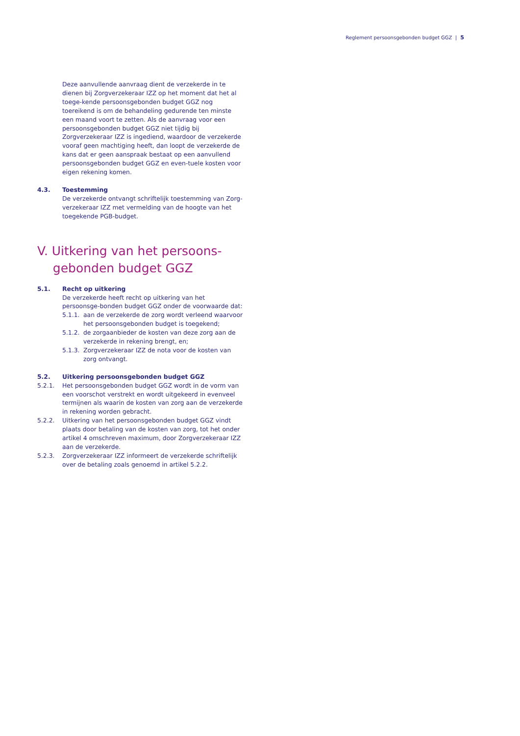Reglement persoonsgebonden budget GGZ | 5
Deze aanvullende aanvraag dient de verzekerde in te dienen bij Zorgverzekeraar IZZ op het moment dat het al toege-kende persoonsgebonden budget GGZ nog toereikend is om de behandeling gedurende ten minste een maand voort te zetten. Als de aanvraag voor een persoonsgebonden budget GGZ niet tijdig bij Zorgverzekeraar IZZ is ingediend, waardoor de verzekerde vooraf geen machtiging heeft, dan loopt de verzekerde de kans dat er geen aanspraak bestaat op een aanvullend persoonsgebonden budget GGZ en even-tuele kosten voor eigen rekening komen.
4.3. Toestemming
De verzekerde ontvangt schriftelijk toestemming van Zorg-verzekeraar IZZ met vermelding van de hoogte van het toegekende PGB-budget.
V. Uitkering van het persoons-
gebonden budget GGZ
5.1. Recht op uitkering
De verzekerde heeft recht op uitkering van het persoonsge-bonden budget GGZ onder de voorwaarde dat:
5.1.1. aan de verzekerde de zorg wordt verleend waarvoor het persoonsgebonden budget is toegekend;
5.1.2. de zorgaanbieder de kosten van deze zorg aan de verzekerde in rekening brengt, en;
5.1.3. Zorgverzekeraar IZZ de nota voor de kosten van zorg ontvangt.
5.2. Uitkering persoonsgebonden budget GGZ
5.2.1. Het persoonsgebonden budget GGZ wordt in de vorm van een voorschot verstrekt en wordt uitgekeerd in evenveel termijnen als waarin de kosten van zorg aan de verzekerde in rekening worden gebracht.
5.2.2. Uitkering van het persoonsgebonden budget GGZ vindt plaats door betaling van de kosten van zorg, tot het onder artikel 4 omschreven maximum, door Zorgverzekeraar IZZ aan de verzekerde.
5.2.3. Zorgverzekeraar IZZ informeert de verzekerde schriftelijk over de betaling zoals genoemd in artikel 5.2.2.